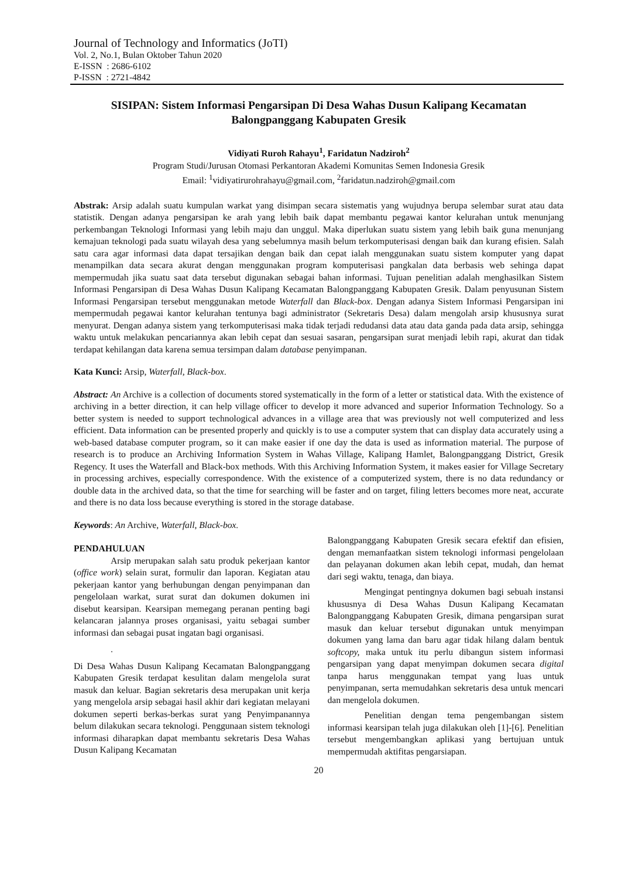Journal of Technology and Informatics (JoTI)
Vol. 2, No.1, Bulan Oktober Tahun 2020
E-ISSN : 2686-6102
P-ISSN : 2721-4842
SISIPAN: Sistem Informasi Pengarsipan Di Desa Wahas Dusun Kalipang Kecamatan Balongpanggang Kabupaten Gresik
Vidiyati Ruroh Rahayu<sup>1</sup>, Faridatun Nadziroh<sup>2</sup>
Program Studi/Jurusan Otomasi Perkantoran Akademi Komunitas Semen Indonesia Gresik
Email: <sup>1</sup>vidiyatirurohrahayu@gmail.com, <sup>2</sup>faridatun.nadziroh@gmail.com
Abstrak: Arsip adalah suatu kumpulan warkat yang disimpan secara sistematis yang wujudnya berupa selembar surat atau data statistik. Dengan adanya pengarsipan ke arah yang lebih baik dapat membantu pegawai kantor kelurahan untuk menunjang perkembangan Teknologi Informasi yang lebih maju dan unggul. Maka diperlukan suatu sistem yang lebih baik guna menunjang kemajuan teknologi pada suatu wilayah desa yang sebelumnya masih belum terkomputerisasi dengan baik dan kurang efisien. Salah satu cara agar informasi data dapat tersajikan dengan baik dan cepat ialah menggunakan suatu sistem komputer yang dapat menampilkan data secara akurat dengan menggunakan program komputerisasi pangkalan data berbasis web sehinga dapat mempermudah jika suatu saat data tersebut digunakan sebagai bahan informasi. Tujuan penelitian adalah menghasilkan Sistem Informasi Pengarsipan di Desa Wahas Dusun Kalipang Kecamatan Balongpanggang Kabupaten Gresik. Dalam penyusunan Sistem Informasi Pengarsipan tersebut menggunakan metode Waterfall dan Black-box. Dengan adanya Sistem Informasi Pengarsipan ini mempermudah pegawai kantor kelurahan tentunya bagi administrator (Sekretaris Desa) dalam mengolah arsip khususnya surat menyurat. Dengan adanya sistem yang terkomputerisasi maka tidak terjadi redudansi data atau data ganda pada data arsip, sehingga waktu untuk melakukan pencariannya akan lebih cepat dan sesuai sasaran, pengarsipan surat menjadi lebih rapi, akurat dan tidak terdapat kehilangan data karena semua tersimpan dalam database penyimpanan.
Kata Kunci: Arsip, Waterfall, Black-box.
Abstract: An Archive is a collection of documents stored systematically in the form of a letter or statistical data. With the existence of archiving in a better direction, it can help village officer to develop it more advanced and superior Information Technology. So a better system is needed to support technological advances in a village area that was previously not well computerized and less efficient. Data information can be presented properly and quickly is to use a computer system that can display data accurately using a web-based database computer program, so it can make easier if one day the data is used as information material. The purpose of research is to produce an Archiving Information System in Wahas Village, Kalipang Hamlet, Balongpanggang District, Gresik Regency. It uses the Waterfall and Black-box methods. With this Archiving Information System, it makes easier for Village Secretary in processing archives, especially correspondence. With the existence of a computerized system, there is no data redundancy or double data in the archived data, so that the time for searching will be faster and on target, filing letters becomes more neat, accurate and there is no data loss because everything is stored in the storage database.
Keywords: An Archive, Waterfall, Black-box.
PENDAHULUAN
Arsip merupakan salah satu produk pekerjaan kantor (office work) selain surat, formulir dan laporan. Kegiatan atau pekerjaan kantor yang berhubungan dengan penyimpanan dan pengelolaan warkat, surat surat dan dokumen dokumen ini disebut kearsipan. Kearsipan memegang peranan penting bagi kelancaran jalannya proses organisasi, yaitu sebagai sumber informasi dan sebagai pusat ingatan bagi organisasi.
.
Di Desa Wahas Dusun Kalipang Kecamatan Balongpanggang Kabupaten Gresik terdapat kesulitan dalam mengelola surat masuk dan keluar. Bagian sekretaris desa merupakan unit kerja yang mengelola arsip sebagai hasil akhir dari kegiatan melayani dokumen seperti berkas-berkas surat yang Penyimpanannya belum dilakukan secara teknologi. Penggunaan sistem teknologi informasi diharapkan dapat membantu sekretaris Desa Wahas Dusun Kalipang Kecamatan
Balongpanggang Kabupaten Gresik secara efektif dan efisien, dengan memanfaatkan sistem teknologi informasi pengelolaan dan pelayanan dokumen akan lebih cepat, mudah, dan hemat dari segi waktu, tenaga, dan biaya.
Mengingat pentingnya dokumen bagi sebuah instansi khususnya di Desa Wahas Dusun Kalipang Kecamatan Balongpanggang Kabupaten Gresik, dimana pengarsipan surat masuk dan keluar tersebut digunakan untuk menyimpan dokumen yang lama dan baru agar tidak hilang dalam bentuk softcopy, maka untuk itu perlu dibangun sistem informasi pengarsipan yang dapat menyimpan dokumen secara digital tanpa harus menggunakan tempat yang luas untuk penyimpanan, serta memudahkan sekretaris desa untuk mencari dan mengelola dokumen.
Penelitian dengan tema pengembangan sistem informasi kearsipan telah juga dilakukan oleh [1]-[6]. Penelitian tersebut mengembangkan aplikasi yang bertujuan untuk mempermudah aktifitas pengarsiapan.
20